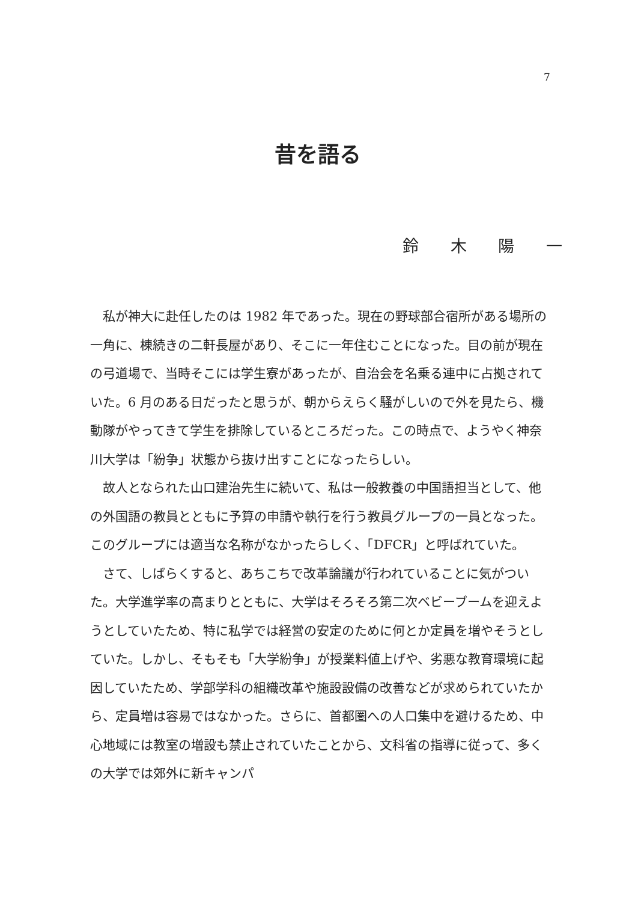7
昔を語る
鈴 木 陽 一
私が神大に赴任したのは 1982 年であった。現在の野球部合宿所がある場所の一角に、棟続きの二軒長屋があり、そこに一年住むことになった。目の前が現在の弓道場で、当時そこには学生寮があったが、自治会を名乗る連中に占拠されていた。6 月のある日だったと思うが、朝からえらく騒がしいので外を見たら、機動隊がやってきて学生を排除しているところだった。この時点で、ようやく神奈川大学は「紛争」状態から抜け出すことになったらしい。
故人となられた山口建治先生に続いて、私は一般教養の中国語担当として、他の外国語の教員とともに予算の申請や執行を行う教員グループの一員となった。このグループには適当な名称がなかったらしく、「DFCR」と呼ばれていた。
さて、しばらくすると、あちこちで改革論議が行われていることに気がついた。大学進学率の高まりとともに、大学はそろそろ第二次ベビーブームを迎えようとしていたため、特に私学では経営の安定のために何とか定員を増やそうとしていた。しかし、そもそも「大学紛争」が授業料値上げや、劣悪な教育環境に起因していたため、学部学科の組織改革や施設設備の改善などが求められていたから、定員増は容易ではなかった。さらに、首都圏への人口集中を避けるため、中心地域には教室の増設も禁止されていたことから、文科省の指導に従って、多くの大学では郊外に新キャンパ